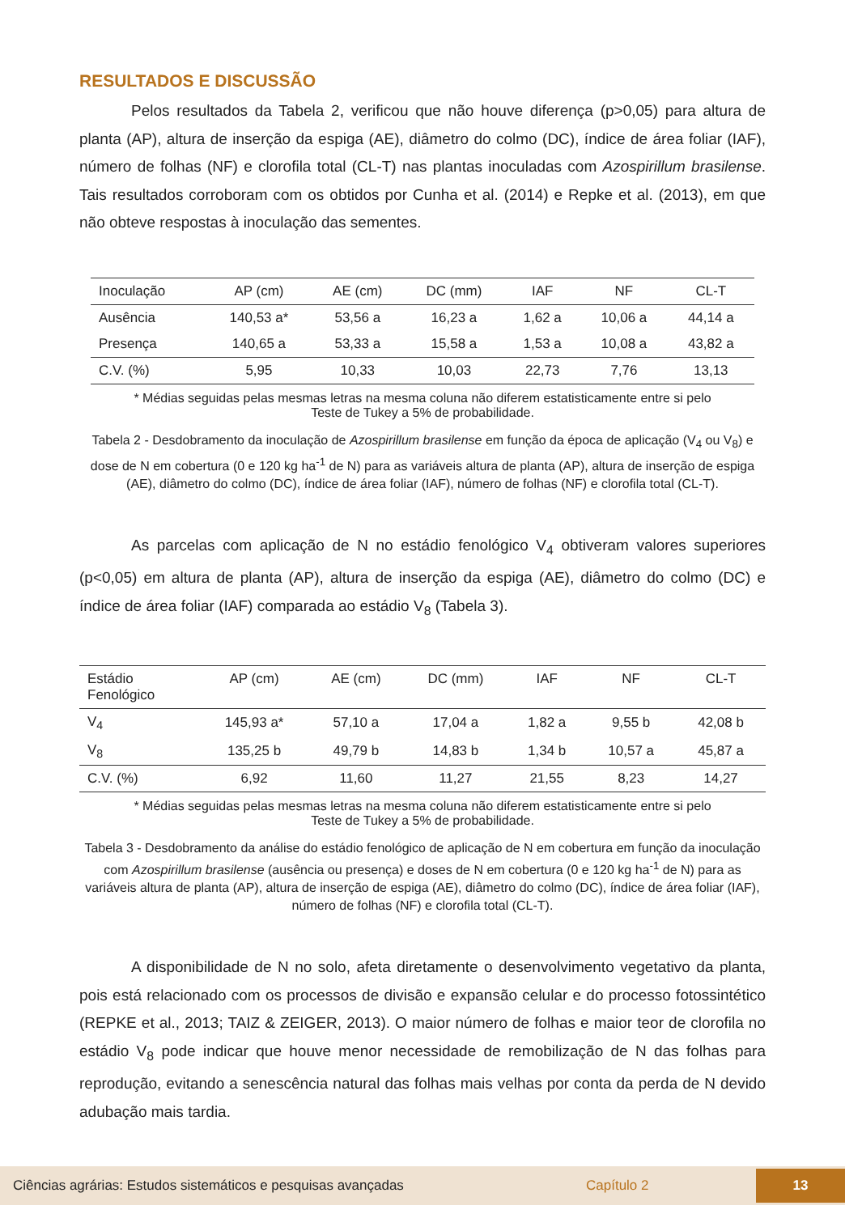RESULTADOS E DISCUSSÃO
Pelos resultados da Tabela 2, verificou que não houve diferença (p>0,05) para altura de planta (AP), altura de inserção da espiga (AE), diâmetro do colmo (DC), índice de área foliar (IAF), número de folhas (NF) e clorofila total (CL-T) nas plantas inoculadas com Azospirillum brasilense. Tais resultados corroboram com os obtidos por Cunha et al. (2014) e Repke et al. (2013), em que não obteve respostas à inoculação das sementes.
| Inoculação | AP (cm) | AE (cm) | DC (mm) | IAF | NF | CL-T |
| --- | --- | --- | --- | --- | --- | --- |
| Ausência | 140,53 a* | 53,56 a | 16,23 a | 1,62 a | 10,06 a | 44,14 a |
| Presença | 140,65 a | 53,33 a | 15,58 a | 1,53 a | 10,08 a | 43,82 a |
| C.V. (%) | 5,95 | 10,33 | 10,03 | 22,73 | 7,76 | 13,13 |
* Médias seguidas pelas mesmas letras na mesma coluna não diferem estatisticamente entre si pelo
Teste de Tukey a 5% de probabilidade.
Tabela 2 - Desdobramento da inoculação de Azospirillum brasilense em função da época de aplicação (V<sub>4</sub> ou V<sub>8</sub>) e dose de N em cobertura (0 e 120 kg ha<sup>-1</sup> de N) para as variáveis altura de planta (AP), altura de inserção de espiga (AE), diâmetro do colmo (DC), índice de área foliar (IAF), número de folhas (NF) e clorofila total (CL-T).
As parcelas com aplicação de N no estádio fenológico V<sub>4</sub> obtiveram valores superiores (p<0,05) em altura de planta (AP), altura de inserção da espiga (AE), diâmetro do colmo (DC) e índice de área foliar (IAF) comparada ao estádio V<sub>8</sub> (Tabela 3).
| Estádio Fenológico | AP (cm) | AE (cm) | DC (mm) | IAF | NF | CL-T |
| --- | --- | --- | --- | --- | --- | --- |
| V<sub>4</sub> | 145,93 a* | 57,10 a | 17,04 a | 1,82 a | 9,55 b | 42,08 b |
| V<sub>8</sub> | 135,25 b | 49,79 b | 14,83 b | 1,34 b | 10,57 a | 45,87 a |
| C.V. (%) | 6,92 | 11,60 | 11,27 | 21,55 | 8,23 | 14,27 |
* Médias seguidas pelas mesmas letras na mesma coluna não diferem estatisticamente entre si pelo
Teste de Tukey a 5% de probabilidade.
Tabela 3 - Desdobramento da análise do estádio fenológico de aplicação de N em cobertura em função da inoculação com Azospirillum brasilense (ausência ou presença) e doses de N em cobertura (0 e 120 kg ha<sup>-1</sup> de N) para as variáveis altura de planta (AP), altura de inserção de espiga (AE), diâmetro do colmo (DC), índice de área foliar (IAF), número de folhas (NF) e clorofila total (CL-T).
A disponibilidade de N no solo, afeta diretamente o desenvolvimento vegetativo da planta, pois está relacionado com os processos de divisão e expansão celular e do processo fotossintético (REPKE et al., 2013; TAIZ & ZEIGER, 2013). O maior número de folhas e maior teor de clorofila no estádio V<sub>8</sub> pode indicar que houve menor necessidade de remobilização de N das folhas para reprodução, evitando a senescência natural das folhas mais velhas por conta da perda de N devido adubação mais tardia.
Ciências agrárias: Estudos sistemáticos e pesquisas avançadas Capítulo 2 13